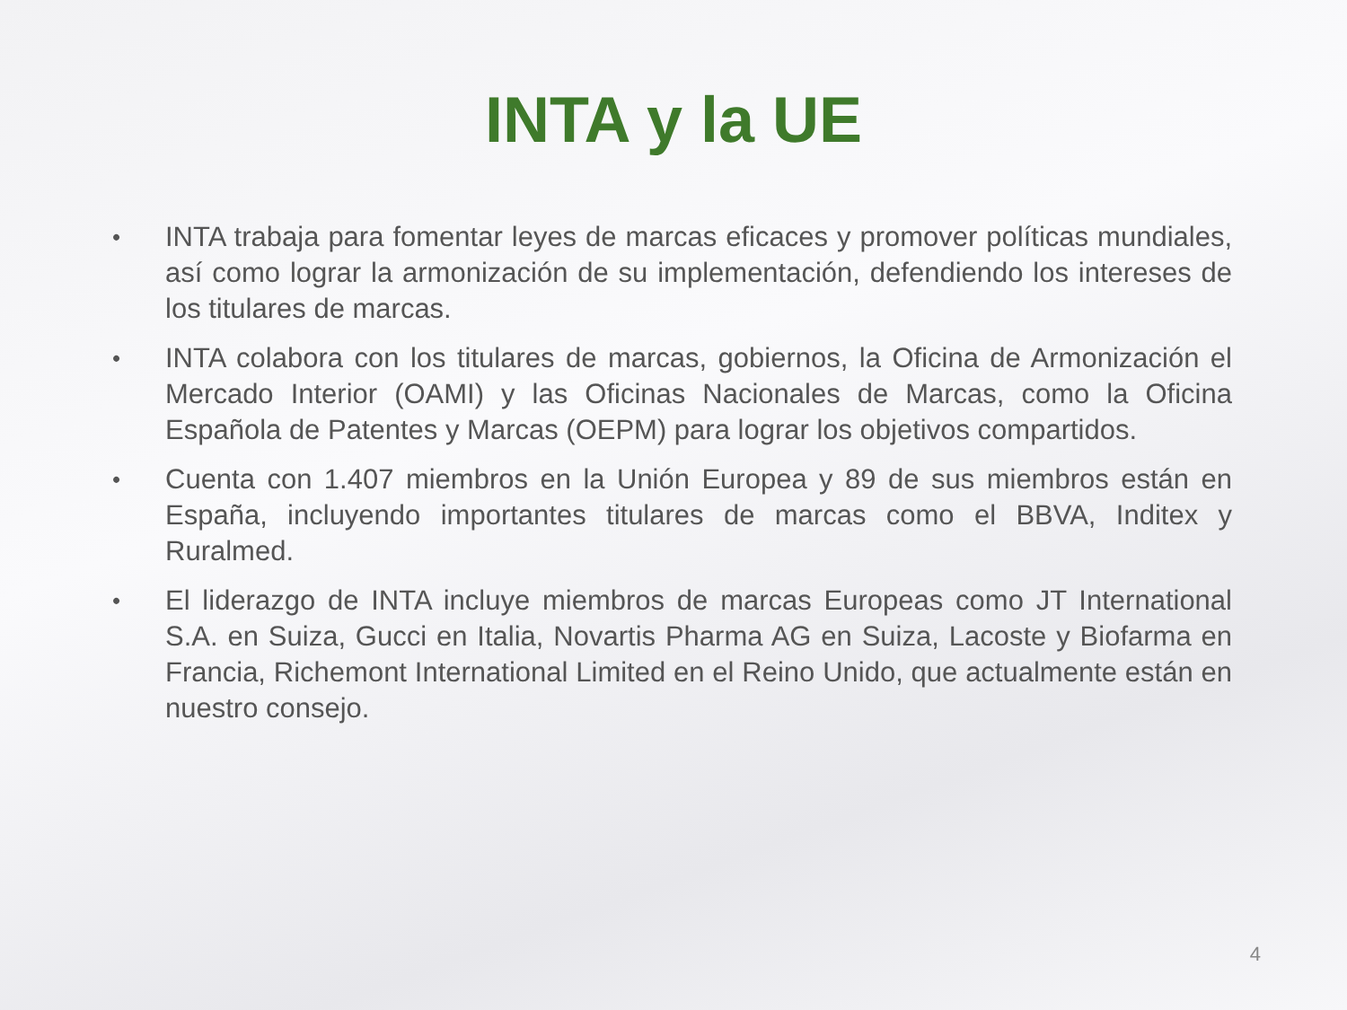INTA y la UE
• INTA trabaja para fomentar leyes de marcas eficaces y promover políticas mundiales, así como lograr la armonización de su implementación, defendiendo los intereses de los titulares de marcas.
• INTA colabora con los titulares de marcas, gobiernos, la Oficina de Armonización el Mercado Interior (OAMI) y las Oficinas Nacionales de Marcas, como la Oficina Española de Patentes y Marcas (OEPM) para lograr los objetivos compartidos.
• Cuenta con 1.407 miembros en la Unión Europea y 89 de sus miembros están en España, incluyendo importantes titulares de marcas como el BBVA, Inditex y Ruralmed.
• El liderazgo de INTA incluye miembros de marcas Europeas como JT International S.A. en Suiza, Gucci en Italia, Novartis Pharma AG en Suiza, Lacoste y Biofarma en Francia, Richemont International Limited en el Reino Unido, que actualmente están en nuestro consejo.
4